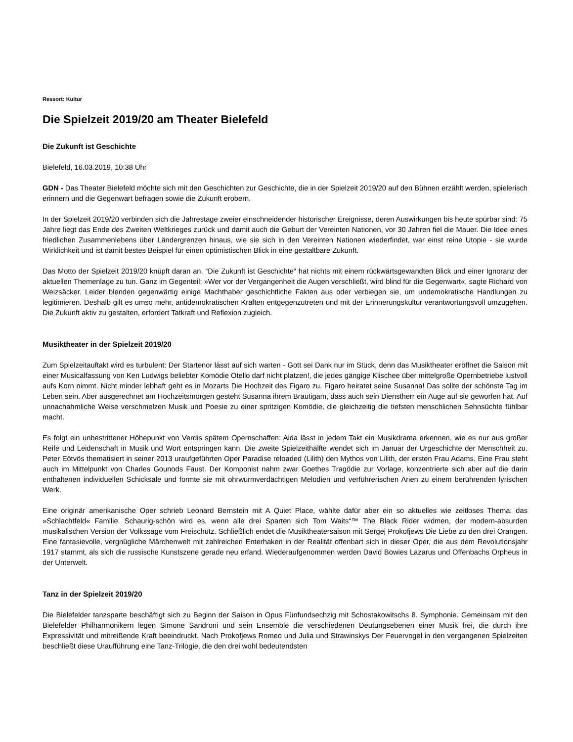Ressort: Kultur
Die Spielzeit 2019/20 am Theater Bielefeld
Die Zukunft ist Geschichte
Bielefeld, 16.03.2019, 10:38 Uhr
GDN - Das Theater Bielefeld möchte sich mit den Geschichten zur Geschichte, die in der Spielzeit 2019/20 auf den Bühnen erzählt werden, spielerisch erinnern und die Gegenwart befragen sowie die Zukunft erobern.
In der Spielzeit 2019/20 verbinden sich die Jahrestage zweier einschneidender historischer Ereignisse, deren Auswirkungen bis heute spürbar sind: 75 Jahre liegt das Ende des Zweiten Weltkrieges zurück und damit auch die Geburt der Vereinten Nationen, vor 30 Jahren fiel die Mauer. Die Idee eines friedlichen Zusammenlebens über Ländergrenzen hinaus, wie sie sich in den Vereinten Nationen wiederfindet, war einst reine Utopie - sie wurde Wirklichkeit und ist damit bestes Beispiel für einen optimistischen Blick in eine gestaltbare Zukunft.
Das Motto der Spielzeit 2019/20 knüpft daran an. “Die Zukunft ist Geschichte“ hat nichts mit einem rückwärtsgewandten Blick und einer Ignoranz der aktuellen Themenlage zu tun. Ganz im Gegenteil: »Wer vor der Vergangenheit die Augen verschließt, wird blind für die Gegenwart«, sagte Richard von Weizsäcker. Leider blenden gegenwärtig einige Machthaber geschichtliche Fakten aus oder verbiegen sie, um undemokratische Handlungen zu legitimieren. Deshalb gilt es umso mehr, antidemokratischen Kräften entgegenzutreten und mit der Erinnerungskultur verantwortungsvoll umzugehen. Die Zukunft aktiv zu gestalten, erfordert Tatkraft und Reflexion zugleich.
Musiktheater in der Spielzeit 2019/20
Zum Spielzeitauftakt wird es turbulent: Der Startenor lässt auf sich warten - Gott sei Dank nur im Stück, denn das Musiktheater eröffnet die Saison mit einer Musicalfassung von Ken Ludwigs beliebter Komödie Otello darf nicht platzen!, die jedes gängige Klischee über mittelgroße Opernbetriebe lustvoll aufs Korn nimmt. Nicht minder lebhaft geht es in Mozarts Die Hochzeit des Figaro zu. Figaro heiratet seine Susanna! Das sollte der schönste Tag im Leben sein. Aber ausgerechnet am Hochzeitsmorgen gesteht Susanna ihrem Bräutigam, dass auch sein Dienstherr ein Auge auf sie geworfen hat. Auf unnachahmliche Weise verschmelzen Musik und Poesie zu einer spritzigen Komödie, die gleichzeitig die tiefsten menschlichen Sehnsüchte fühlbar macht.
Es folgt ein unbestrittener Höhepunkt von Verdis spätem Opernschaffen: Aida lässt in jedem Takt ein Musikdrama erkennen, wie es nur aus großer Reife und Leidenschaft in Musik und Wort entspringen kann. Die zweite Spielzeithälfte wendet sich im Januar der Urgeschichte der Menschheit zu. Peter Eötvös thematisiert in seiner 2013 uraufgeführten Oper Paradise reloaded (Lilith) den Mythos von Lilith, der ersten Frau Adams. Eine Frau steht auch im Mittelpunkt von Charles Gounods Faust. Der Komponist nahm zwar Goethes Tragödie zur Vorlage, konzentrierte sich aber auf die darin enthaltenen individuellen Schicksale und formte sie mit ohrwurmverdächtigen Melodien und verführerischen Arien zu einem berührenden lyrischen Werk.
Eine originär amerikanische Oper schrieb Leonard Bernstein mit A Quiet Place, wählte dafür aber ein so aktuelles wie zeitloses Thema: das »Schlachtfeld« Familie. Schaurig-schön wird es, wenn alle drei Sparten sich Tom Waits“™ The Black Rider widmen, der modern-absurden musikalischen Version der Volkssage vom Freischütz. Schließlich endet die Musiktheatersaison mit Sergej Prokofjews Die Liebe zu den drei Orangen. Eine fantasievolle, vergnügliche Märchenwelt mit zahlreichen Enterhaken in der Realität offenbart sich in dieser Oper, die aus dem Revolutionsjahr 1917 stammt, als sich die russische Kunstszene gerade neu erfand. Wiederaufgenommen werden David Bowies Lazarus und Offenbachs Orpheus in der Unterwelt.
Tanz in der Spielzeit 2019/20
Die Bielefelder tanzsparte beschäftigt sich zu Beginn der Saison in Opus Fünfundsechzig mit Schostakowitschs 8. Symphonie. Gemeinsam mit den Bielefelder Philharmonikern legen Simone Sandroni und sein Ensemble die verschiedenen Deutungsebenen einer Musik frei, die durch ihre Expressivität und mitreißende Kraft beeindruckt. Nach Prokofjews Romeo und Julia und Strawinskys Der Feuervogel in den vergangenen Spielzeiten beschließt diese Uraufführung eine Tanz-Trilogie, die den drei wohl bedeutendsten